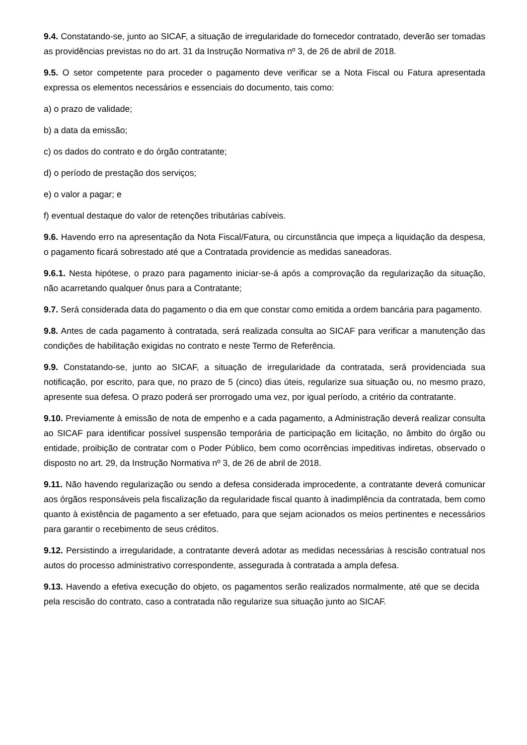9.4. Constatando-se, junto ao SICAF, a situação de irregularidade do fornecedor contratado, deverão ser tomadas as providências previstas no do art. 31 da Instrução Normativa nº 3, de 26 de abril de 2018.
9.5. O setor competente para proceder o pagamento deve verificar se a Nota Fiscal ou Fatura apresentada expressa os elementos necessários e essenciais do documento, tais como:
a) o prazo de validade;
b) a data da emissão;
c) os dados do contrato e do órgão contratante;
d) o período de prestação dos serviços;
e) o valor a pagar; e
f) eventual destaque do valor de retenções tributárias cabíveis.
9.6. Havendo erro na apresentação da Nota Fiscal/Fatura, ou circunstância que impeça a liquidação da despesa, o pagamento ficará sobrestado até que a Contratada providencie as medidas saneadoras.
9.6.1. Nesta hipótese, o prazo para pagamento iniciar-se-á após a comprovação da regularização da situação, não acarretando qualquer ônus para a Contratante;
9.7. Será considerada data do pagamento o dia em que constar como emitida a ordem bancária para pagamento.
9.8. Antes de cada pagamento à contratada, será realizada consulta ao SICAF para verificar a manutenção das condições de habilitação exigidas no contrato e neste Termo de Referência.
9.9. Constatando-se, junto ao SICAF, a situação de irregularidade da contratada, será providenciada sua notificação, por escrito, para que, no prazo de 5 (cinco) dias úteis, regularize sua situação ou, no mesmo prazo, apresente sua defesa. O prazo poderá ser prorrogado uma vez, por igual período, a critério da contratante.
9.10. Previamente à emissão de nota de empenho e a cada pagamento, a Administração deverá realizar consulta ao SICAF para identificar possível suspensão temporária de participação em licitação, no âmbito do órgão ou entidade, proibição de contratar com o Poder Público, bem como ocorrências impeditivas indiretas, observado o disposto no art. 29, da Instrução Normativa nº 3, de 26 de abril de 2018.
9.11. Não havendo regularização ou sendo a defesa considerada improcedente, a contratante deverá comunicar aos órgãos responsáveis pela fiscalização da regularidade fiscal quanto à inadimplência da contratada, bem como quanto à existência de pagamento a ser efetuado, para que sejam acionados os meios pertinentes e necessários para garantir o recebimento de seus créditos.
9.12. Persistindo a irregularidade, a contratante deverá adotar as medidas necessárias à rescisão contratual nos autos do processo administrativo correspondente, assegurada à contratada a ampla defesa.
9.13. Havendo a efetiva execução do objeto, os pagamentos serão realizados normalmente, até que se decida pela rescisão do contrato, caso a contratada não regularize sua situação junto ao SICAF.